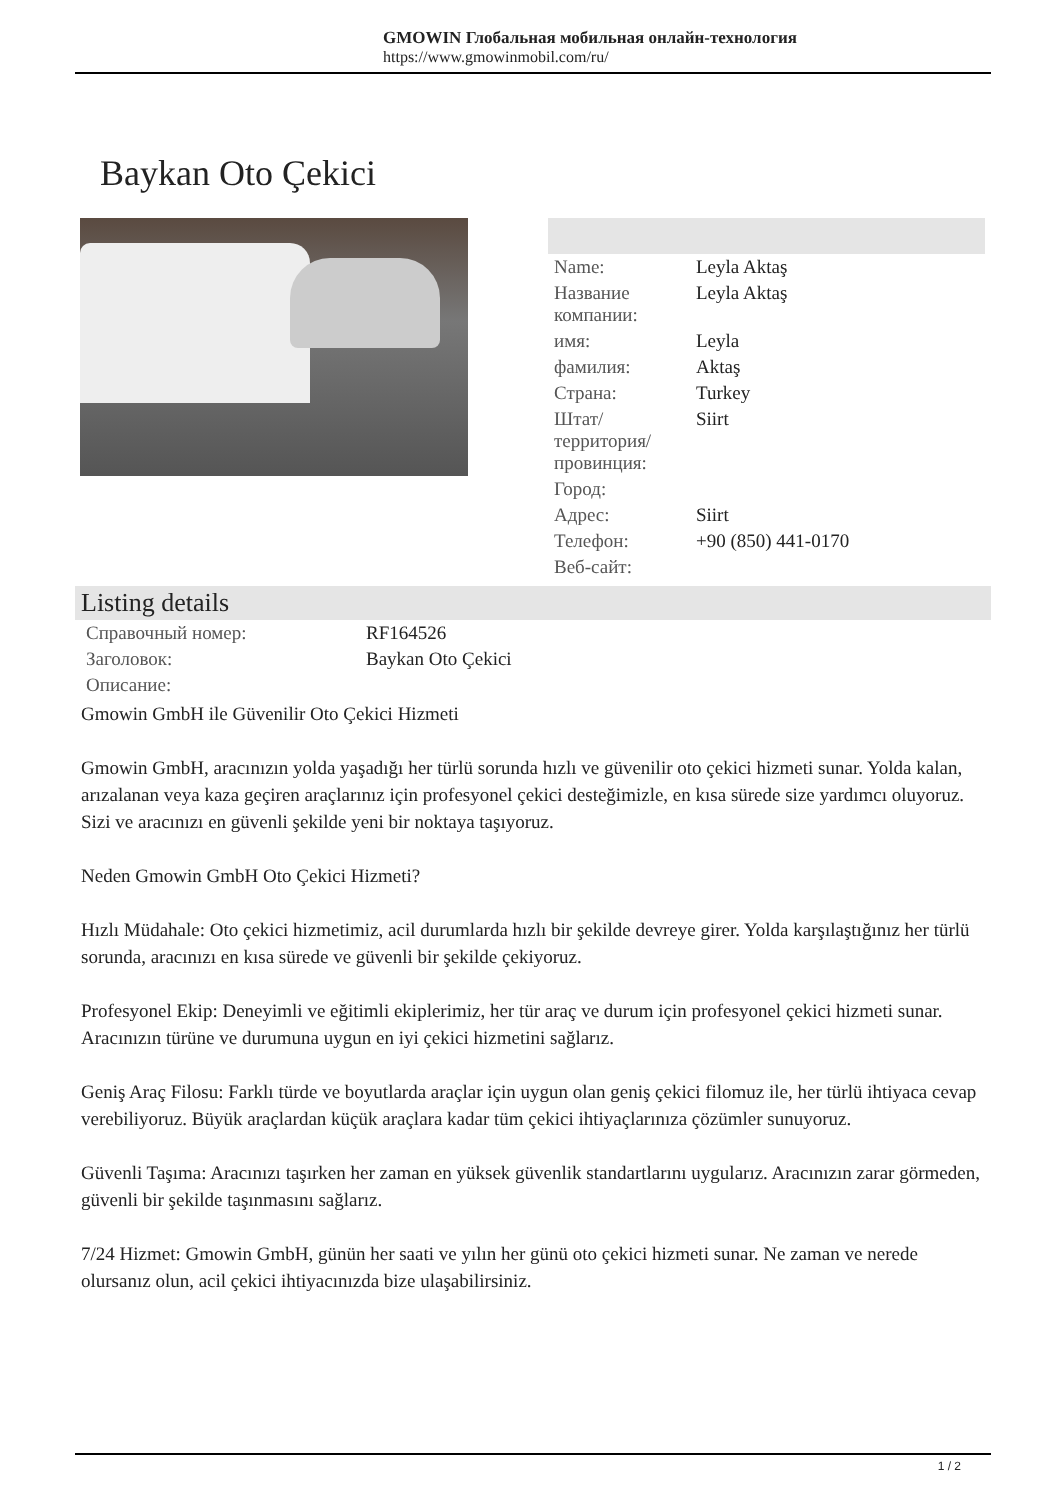GMOWIN Глобальная мобильная онлайн-технология
https://www.gmowinmobil.com/ru/
Baykan Oto Çekici
| Name: | Leyla Aktaş |
| Название компании: | Leyla Aktaş |
| имя: | Leyla |
| фамилия: | Aktaş |
| Страна: | Turkey |
| Штат/территория/провинция: | Siirt |
| Город: | |
| Адрес: | Siirt |
| Телефон: | +90 (850) 441-0170 |
| Веб-сайт: | |
Listing details
| Справочный номер: | RF164526 |
| Заголовок: | Baykan Oto Çekici |
| Описание: | |
Gmowin GmbH ile Güvenilir Oto Çekici Hizmeti
Gmowin GmbH, aracınızın yolda yaşadığı her türlü sorunda hızlı ve güvenilir oto çekici hizmeti sunar. Yolda kalan, arızalanan veya kaza geçiren araçlarınız için profesyonel çekici desteğimizle, en kısa sürede size yardımcı oluyoruz. Sizi ve aracınızı en güvenli şekilde yeni bir noktaya taşıyoruz.
Neden Gmowin GmbH Oto Çekici Hizmeti?
Hızlı Müdahale: Oto çekici hizmetimiz, acil durumlarda hızlı bir şekilde devreye girer. Yolda karşılaştığınız her türlü sorunda, aracınızı en kısa sürede ve güvenli bir şekilde çekiyoruz.
Profesyonel Ekip: Deneyimli ve eğitimli ekiplerimiz, her tür araç ve durum için profesyonel çekici hizmeti sunar. Aracınızın türüne ve durumuna uygun en iyi çekici hizmetini sağlarız.
Geniş Araç Filosu: Farklı türde ve boyutlarda araçlar için uygun olan geniş çekici filomuz ile, her türlü ihtiyaca cevap verebiliyoruz. Büyük araçlardan küçük araçlara kadar tüm çekici ihtiyaçlarınıza çözümler sunuyoruz.
Güvenli Taşıma: Aracınızı taşırken her zaman en yüksek güvenlik standartlarını uygularız. Aracınızın zarar görmeden, güvenli bir şekilde taşınmasını sağlarız.
7/24 Hizmet: Gmowin GmbH, günün her saati ve yılın her günü oto çekici hizmeti sunar. Ne zaman ve nerede olursanız olun, acil çekici ihtiyacınızda bize ulaşabilirsiniz.
1 / 2